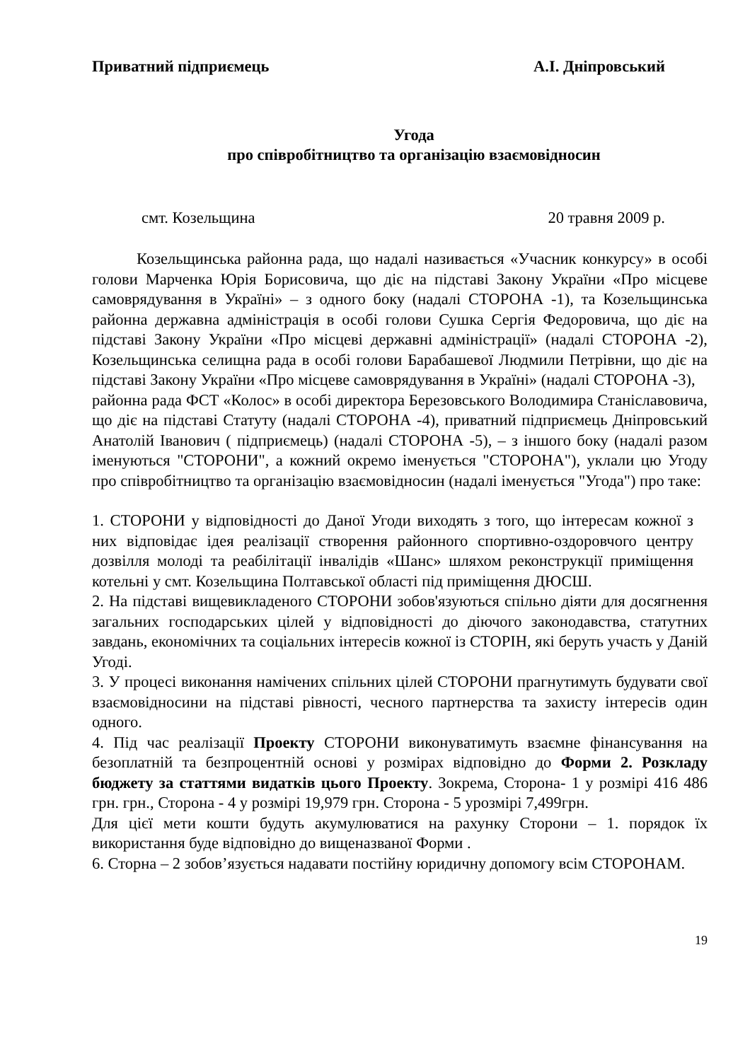Приватний підприємець А.І. Дніпровський
Угода
про співробітництво та організацію взаємовідносин
смт. Козельщина 20 травня 2009 р.
Козельщинська районна рада, що надалі називається «Учасник конкурсу» в особі голови Марченка Юрія Борисовича, що діє на підставі Закону України «Про місцеве самоврядування в Україні» – з одного боку (надалі СТОРОНА -1), та Козельщинська районна державна адміністрація в особі голови Сушка Сергія Федоровича, що діє на підставі Закону України «Про місцеві державні адміністрації» (надалі СТОРОНА -2), Козельщинська селищна рада в особі голови Барабашевої Людмили Петрівни, що діє на підставі Закону України «Про місцеве самоврядування в Україні» (надалі СТОРОНА -3),
районна рада ФСТ «Колос» в особі директора Березовського Володимира Станіславовича, що діє на підставі Статуту (надалі СТОРОНА -4), приватний підприємець Дніпровський Анатолій Іванович ( підприємець) (надалі СТОРОНА -5), – з іншого боку (надалі разом іменуються "СТОРОНИ", а кожний окремо іменується "СТОРОНА"), уклали цю Угоду про співробітництво та організацію взаємовідносин (надалі іменується "Угода") про таке:
1. СТОРОНИ у відповідності до Даної Угоди виходять з того, що інтересам кожної з них відповідає ідея реалізації створення районного спортивно-оздоровчого центру дозвілля молоді та реабілітації інвалідів «Шанс» шляхом реконструкції приміщення котельні у смт. Козельщина Полтавської області під приміщення ДЮСШ.
2. На підставі вищевикладеного СТОРОНИ зобов'язуються спільно діяти для досягнення загальних господарських цілей у відповідності до діючого законодавства, статутних завдань, економічних та соціальних інтересів кожної із СТОРІН, які беруть участь у Даній Угоді.
3. У процесі виконання намічених спільних цілей СТОРОНИ прагнутимуть будувати свої взаємовідносини на підставі рівності, чесного партнерства та захисту інтересів один одного.
4. Під час реалізації Проекту СТОРОНИ виконуватимуть взаємне фінансування на безоплатній та безпроцентній основі у розмірах відповідно до Форми 2. Розкладу бюджету за статтями видатків цього Проекту. Зокрема, Сторона- 1 у розмірі 416 486 грн. грн., Сторона - 4 у розмірі 19,979 грн. Сторона - 5 урозмірі 7,499грн.
Для цієї мети кошти будуть акумулюватися на рахунку Сторони – 1. порядок їх використання буде відповідно до вищеназваної Форми .
6. Сторна – 2 зобов’язується надавати постійну юридичну допомогу всім СТОРОНАМ.
19